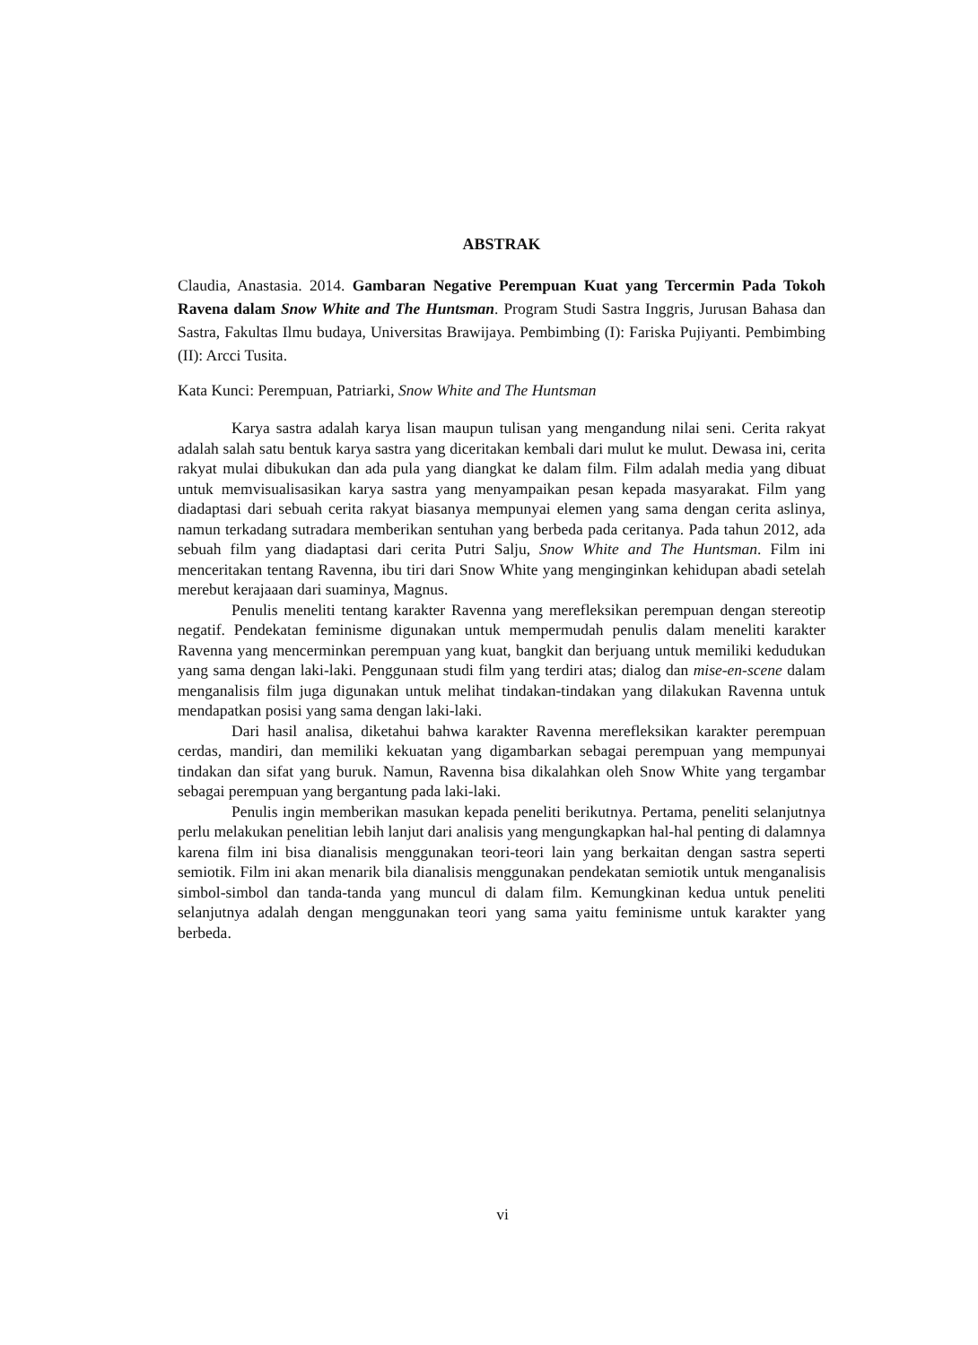ABSTRAK
Claudia, Anastasia. 2014. Gambaran Negative Perempuan Kuat yang Tercermin Pada Tokoh Ravena dalam Snow White and The Huntsman. Program Studi Sastra Inggris, Jurusan Bahasa dan Sastra, Fakultas Ilmu budaya, Universitas Brawijaya. Pembimbing (I): Fariska Pujiyanti. Pembimbing (II): Arcci Tusita.
Kata Kunci: Perempuan, Patriarki, Snow White and The Huntsman
Karya sastra adalah karya lisan maupun tulisan yang mengandung nilai seni. Cerita rakyat adalah salah satu bentuk karya sastra yang diceritakan kembali dari mulut ke mulut. Dewasa ini, cerita rakyat mulai dibukukan dan ada pula yang diangkat ke dalam film. Film adalah media yang dibuat untuk memvisualisasikan karya sastra yang menyampaikan pesan kepada masyarakat. Film yang diadaptasi dari sebuah cerita rakyat biasanya mempunyai elemen yang sama dengan cerita aslinya, namun terkadang sutradara memberikan sentuhan yang berbeda pada ceritanya. Pada tahun 2012, ada sebuah film yang diadaptasi dari cerita Putri Salju, Snow White and The Huntsman. Film ini menceritakan tentang Ravenna, ibu tiri dari Snow White yang menginginkan kehidupan abadi setelah merebut kerajaaan dari suaminya, Magnus.
Penulis meneliti tentang karakter Ravenna yang merefleksikan perempuan dengan stereotip negatif. Pendekatan feminisme digunakan untuk mempermudah penulis dalam meneliti karakter Ravenna yang mencerminkan perempuan yang kuat, bangkit dan berjuang untuk memiliki kedudukan yang sama dengan laki-laki. Penggunaan studi film yang terdiri atas; dialog dan mise-en-scene dalam menganalisis film juga digunakan untuk melihat tindakan-tindakan yang dilakukan Ravenna untuk mendapatkan posisi yang sama dengan laki-laki.
Dari hasil analisa, diketahui bahwa karakter Ravenna merefleksikan karakter perempuan cerdas, mandiri, dan memiliki kekuatan yang digambarkan sebagai perempuan yang mempunyai tindakan dan sifat yang buruk. Namun, Ravenna bisa dikalahkan oleh Snow White yang tergambar sebagai perempuan yang bergantung pada laki-laki.
Penulis ingin memberikan masukan kepada peneliti berikutnya. Pertama, peneliti selanjutnya perlu melakukan penelitian lebih lanjut dari analisis yang mengungkapkan hal-hal penting di dalamnya karena film ini bisa dianalisis menggunakan teori-teori lain yang berkaitan dengan sastra seperti semiotik. Film ini akan menarik bila dianalisis menggunakan pendekatan semiotik untuk menganalisis simbol-simbol dan tanda-tanda yang muncul di dalam film. Kemungkinan kedua untuk peneliti selanjutnya adalah dengan menggunakan teori yang sama yaitu feminisme untuk karakter yang berbeda.
vi